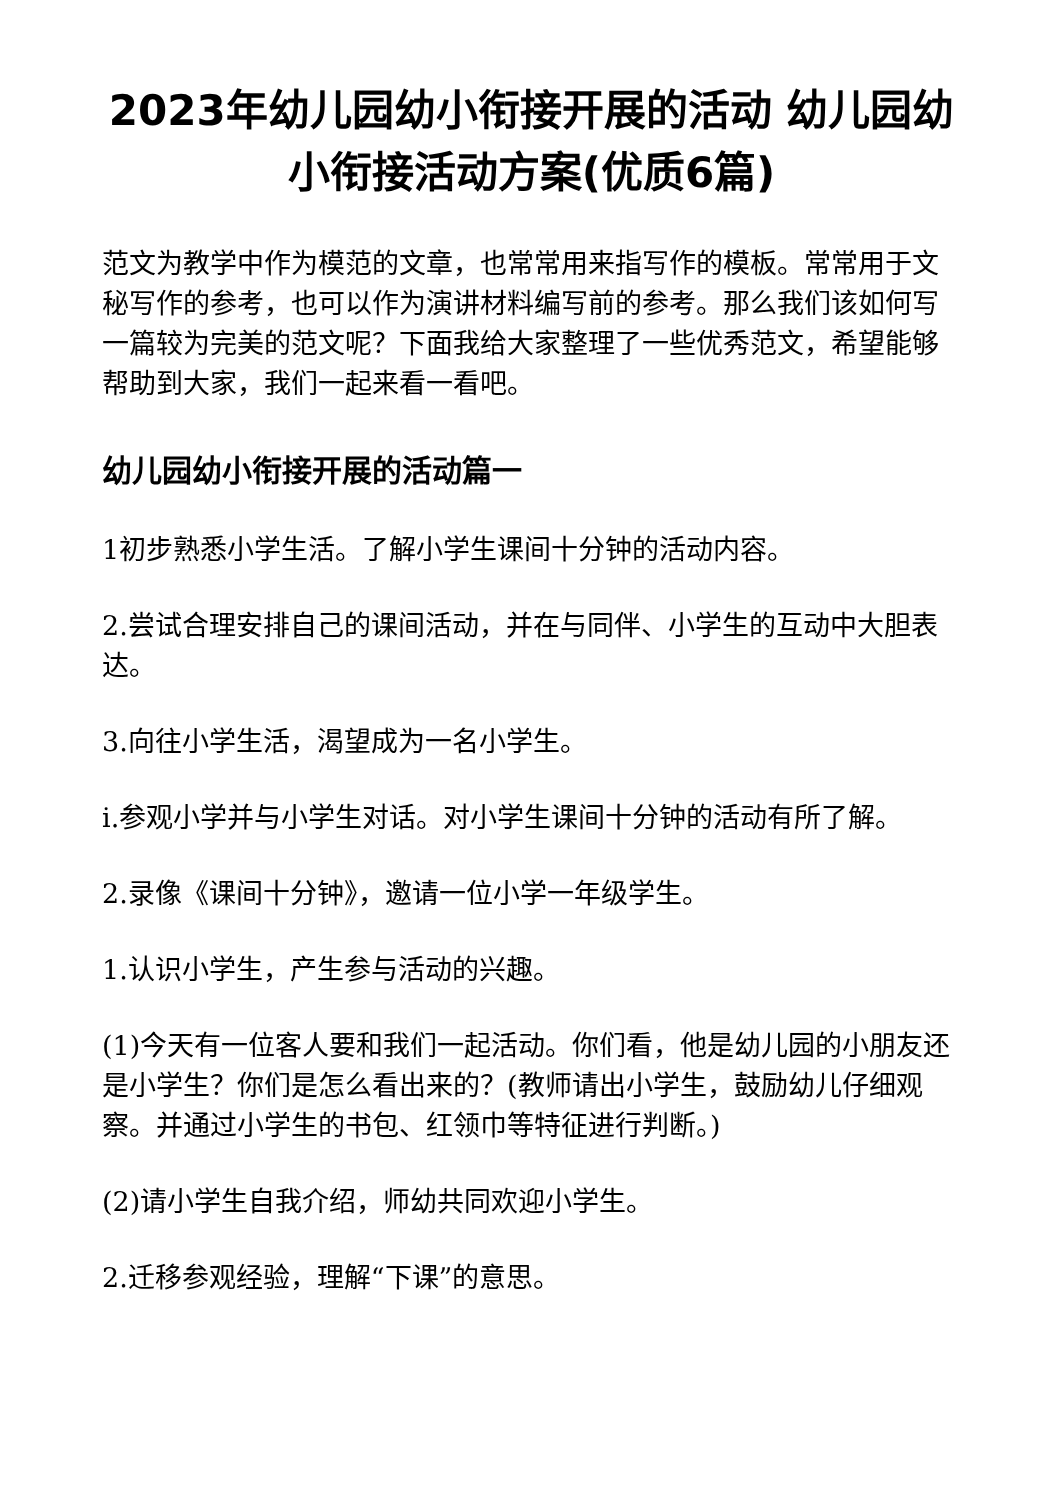2023年幼儿园幼小衔接开展的活动 幼儿园幼小衔接活动方案(优质6篇)
范文为教学中作为模范的文章，也常常用来指写作的模板。常常用于文秘写作的参考，也可以作为演讲材料编写前的参考。那么我们该如何写一篇较为完美的范文呢？下面我给大家整理了一些优秀范文，希望能够帮助到大家，我们一起来看一看吧。
幼儿园幼小衔接开展的活动篇一
1初步熟悉小学生活。了解小学生课间十分钟的活动内容。
2.尝试合理安排自己的课间活动，并在与同伴、小学生的互动中大胆表达。
3.向往小学生活，渴望成为一名小学生。
i.参观小学并与小学生对话。对小学生课间十分钟的活动有所了解。
2.录像《课间十分钟》，邀请一位小学一年级学生。
1.认识小学生，产生参与活动的兴趣。
(1)今天有一位客人要和我们一起活动。你们看，他是幼儿园的小朋友还是小学生？你们是怎么看出来的？(教师请出小学生，鼓励幼儿仔细观察。并通过小学生的书包、红领巾等特征进行判断。)
(2)请小学生自我介绍，师幼共同欢迎小学生。
2.迁移参观经验，理解“下课”的意思。